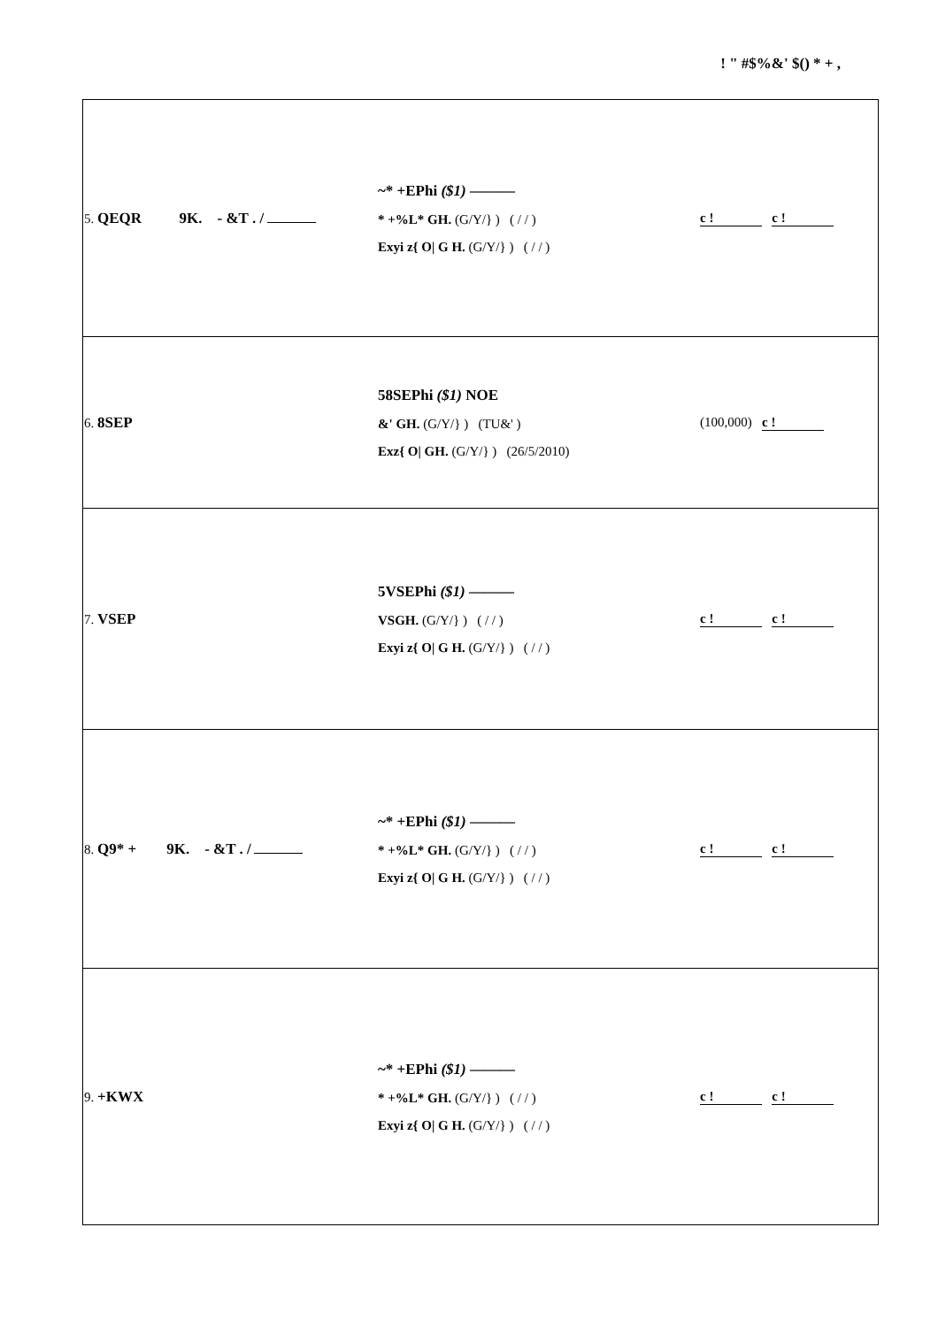! " #$%&' $() * + ,
| 5. QEQR 9K. - &T . / | ~* +EPhi ($1) ——— * +%L* GH. (G/Y/} ) ( / / ) Exyi z{ O/ G H. (G/Y/} ) ( / / ) | c ! c ! |
| 6. 8SEP | 58SEPhi ($1) NOE &' GH. (G/Y/} ) (TU&' ) Exz{ O/ GH. (G/Y/} ) (26/5/2010) | (100,000) c ! |
| 7. VSEP | 5VSEPhi ($1) ——— VSGH. (G/Y/} ) ( / / ) Exyi z{ O/ G H. (G/Y/} ) ( / / ) | c ! c ! |
| 8. Q9* + 9K. - &T . / | ~* +EPhi ($1) ——— * +%L* GH. (G/Y/} ) ( / / ) Exyi z{ O/ G H. (G/Y/} ) ( / / ) | c ! c ! |
| 9. +KWX | ~* +EPhi ($1) ——— * +%L* GH. (G/Y/} ) ( / / ) Exyi z{ O/ G H. (G/Y/} ) ( / / ) | c ! c ! |